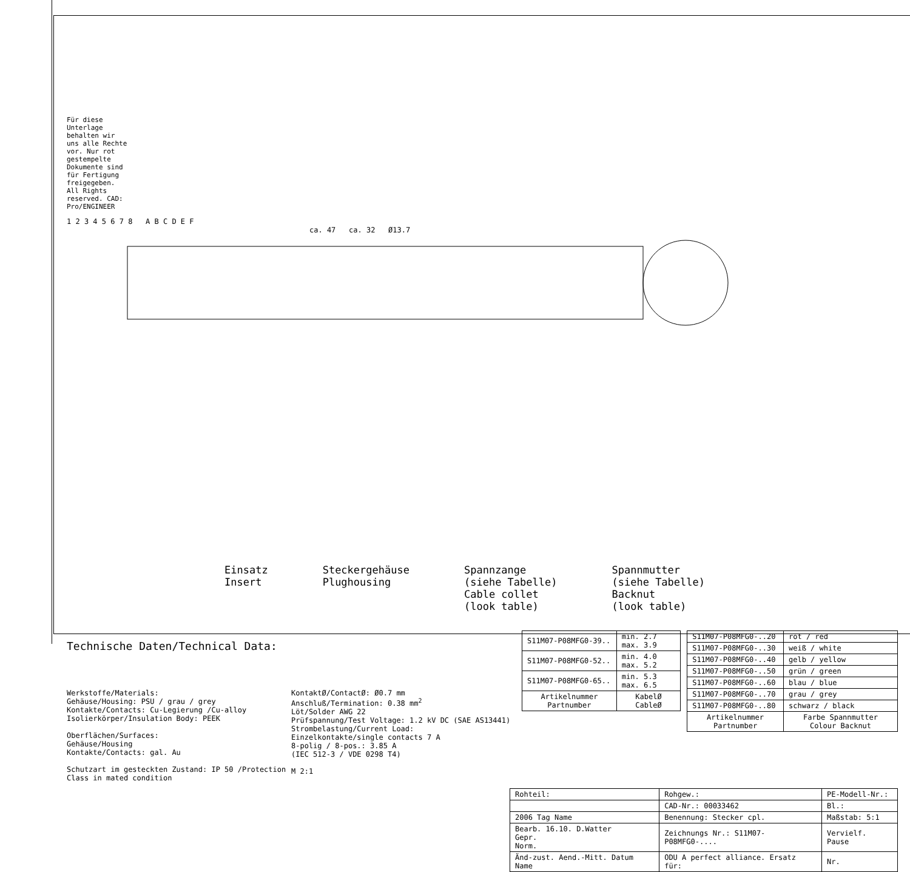Für diese Unterlage behalten wir uns alle Rechte vor. Nur rot gestempelte Dokumente sind für Fertigung freigegeben. All Rights reserved. CAD: Pro/ENGINEER
1 2 3 4 5 6 7 8 A B C D E F
ca. 47 ca. 32 Ø13.7
Einsatz
Insert
Steckergehäuse
Plughousing
Spannzange
(siehe Tabelle)
Cable collet
(look table)
Spannmutter
(siehe Tabelle)
Backnut
(look table)
Technische Daten/Technical Data:
Werkstoffe/Materials:
Gehäuse/Housing: PSU / grau / grey
Kontakte/Contacts: Cu-Legierung /Cu-alloy
Isolierkörper/Insulation Body: PEEK
Oberflächen/Surfaces:
Gehäuse/Housing
Kontakte/Contacts: gal. Au
Schutzart im gesteckten Zustand: IP 50 /Protection Class in mated condition
KontaktØ/ContactØ: Ø0.7 mm
Anschluß/Termination: 0.38 mm<sup>2</sup>
Löt/Solder AWG 22
Prüfspannung/Test Voltage: 1.2 kV DC (SAE AS13441)
Strombelastung/Current Load:
Einzelkontakte/single contacts 7 A
8-polig / 8-pos.: 3.85 A
(IEC 512-3 / VDE 0298 T4)
M 2:1
| S11M07-P08MFG0-39.. | min. 2.7 max. 3.9 |
| S11M07-P08MFG0-52.. | min. 4.0 max. 5.2 |
| S11M07-P08MFG0-65.. | min. 5.3 max. 6.5 |
| Artikelnummer Partnumber | KabelØ CableØ |
| S11M07-P08MFG0-..20 | rot / red |
| S11M07-P08MFG0-..30 | weiß / white |
| S11M07-P08MFG0-..40 | gelb / yellow |
| S11M07-P08MFG0-..50 | grün / green |
| S11M07-P08MFG0-..60 | blau / blue |
| S11M07-P08MFG0-..70 | grau / grey |
| S11M07-P08MFG0-..80 | schwarz / black |
| Artikelnummer Partnumber | Farbe Spannmutter Colour Backnut |
| Rohteil: | Rohgew.: | PE-Modell-Nr.: |
| | CAD-Nr.: 00033462 | Bl.: |
| 2006 Tag Name | Benennung: Stecker cpl. | Maßstab: 5:1 |
| Bearb. 16.10. D.Watter Gepr. Norm. | Zeichnungs Nr.: S11M07-P08MFG0-.... | Vervielf. Pause |
| Änd-zust. Aend.-Mitt. Datum Name | ODU A perfect alliance. Ersatz für: | Nr. |